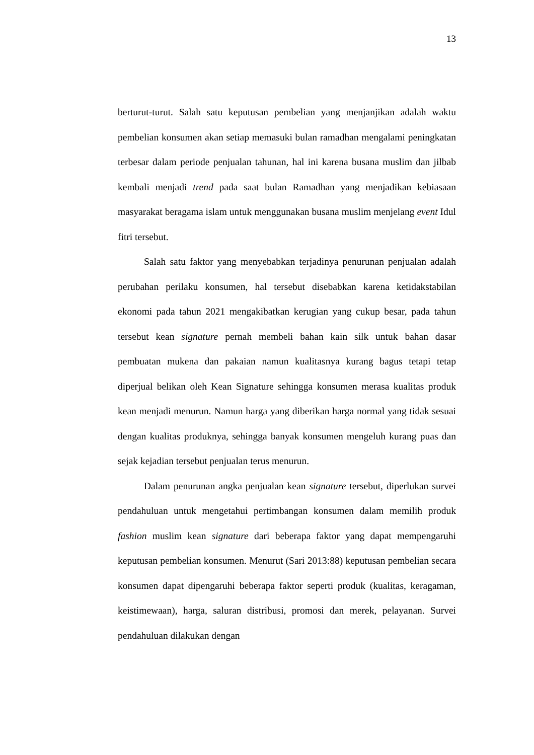13
berturut-turut. Salah satu keputusan pembelian yang menjanjikan adalah waktu pembelian konsumen akan setiap memasuki bulan ramadhan mengalami peningkatan terbesar dalam periode penjualan tahunan, hal ini karena busana muslim dan jilbab kembali menjadi trend pada saat bulan Ramadhan yang menjadikan kebiasaan masyarakat beragama islam untuk menggunakan busana muslim menjelang event Idul fitri tersebut.
Salah satu faktor yang menyebabkan terjadinya penurunan penjualan adalah perubahan perilaku konsumen, hal tersebut disebabkan karena ketidakstabilan ekonomi pada tahun 2021 mengakibatkan kerugian yang cukup besar, pada tahun tersebut kean signature pernah membeli bahan kain silk untuk bahan dasar pembuatan mukena dan pakaian namun kualitasnya kurang bagus tetapi tetap diperjual belikan oleh Kean Signature sehingga konsumen merasa kualitas produk kean menjadi menurun. Namun harga yang diberikan harga normal yang tidak sesuai dengan kualitas produknya, sehingga banyak konsumen mengeluh kurang puas dan sejak kejadian tersebut penjualan terus menurun.
Dalam penurunan angka penjualan kean signature tersebut, diperlukan survei pendahuluan untuk mengetahui pertimbangan konsumen dalam memilih produk fashion muslim kean signature dari beberapa faktor yang dapat mempengaruhi keputusan pembelian konsumen. Menurut (Sari 2013:88) keputusan pembelian secara konsumen dapat dipengaruhi beberapa faktor seperti produk (kualitas, keragaman, keistimewaan), harga, saluran distribusi, promosi dan merek, pelayanan. Survei pendahuluan dilakukan dengan